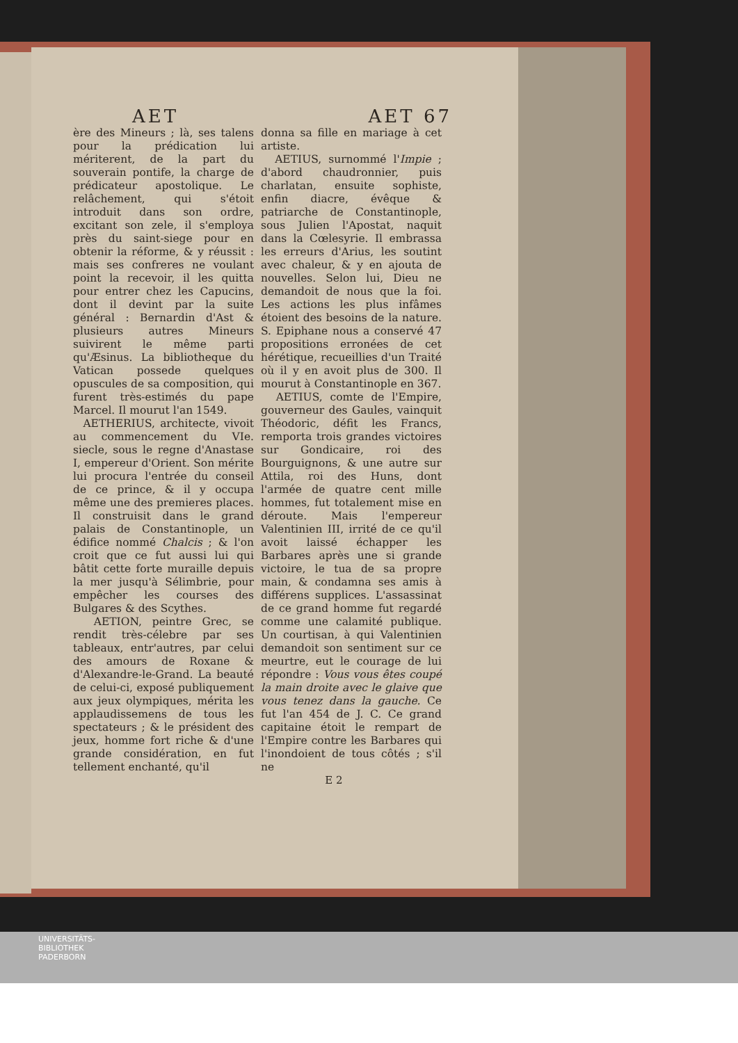AET AET 67
ère des Mineurs ; là, ses talens pour la prédication lui mériterent, de la part du souverain pontife, la charge de prédicateur apostolique. Le relâchement, qui s'étoit introduit dans son ordre, excitant son zele, il s'employa près du saint-siege pour en obtenir la réforme, & y réussit : mais ses confreres ne voulant point la recevoir, il les quitta pour entrer chez les Capucins, dont il devint par la suite général : Bernardin d'Ast & plusieurs autres Mineurs suivirent le même parti qu'Æsinus. La bibliotheque du Vatican possede quelques opuscules de sa composition, qui furent très-estimés du pape Marcel. Il mourut l'an 1549.
AETHERIUS, architecte, vivoit au commencement du VIe. siecle, sous le regne d'Anastase I, empereur d'Orient. Son mérite lui procura l'entrée du conseil de ce prince, & il y occupa même une des premieres places. Il construisit dans le grand palais de Constantinople, un édifice nommé Chalcis ; & l'on croit que ce fut aussi lui qui bâtit cette forte muraille depuis la mer jusqu'à Sélimbrie, pour empêcher les courses des Bulgares & des Scythes.
AETION, peintre Grec, se rendit très-célebre par ses tableaux, entr'autres, par celui des amours de Roxane & d'Alexandre-le-Grand. La beauté de celui-ci, exposé publiquement aux jeux olympiques, mérita les applaudissemens de tous les spectateurs ; & le président des jeux, homme fort riche & d'une grande considération, en fut tellement enchanté, qu'il
donna sa fille en mariage à cet artiste.
AETIUS, surnommé l'Impie ; d'abord chaudronnier, puis charlatan, ensuite sophiste, enfin diacre, évêque & patriarche de Constantinople, sous Julien l'Apostat, naquit dans la Cœlesyrie. Il embrassa les erreurs d'Arius, les soutint avec chaleur, & y en ajouta de nouvelles. Selon lui, Dieu ne demandoit de nous que la foi. Les actions les plus infâmes étoient des besoins de la nature. S. Epiphane nous a conservé 47 propositions erronées de cet hérétique, recueillies d'un Traité où il y en avoit plus de 300. Il mourut à Constantinople en 367.
AETIUS, comte de l'Empire, gouverneur des Gaules, vainquit Théodoric, défit les Francs, remporta trois grandes victoires sur Gondicaire, roi des Bourguignons, & une autre sur Attila, roi des Huns, dont l'armée de quatre cent mille hommes, fut totalement mise en déroute. Mais l'empereur Valentinien III, irrité de ce qu'il avoit laissé échapper les Barbares après une si grande victoire, le tua de sa propre main, & condamna ses amis à différens supplices. L'assassinat de ce grand homme fut regardé comme une calamité publique. Un courtisan, à qui Valentinien demandoit son sentiment sur ce meurtre, eut le courage de lui répondre : Vous vous êtes coupé la main droite avec le glaive que vous tenez dans la gauche. Ce fut l'an 454 de J. C. Ce grand capitaine étoit le rempart de l'Empire contre les Barbares qui l'inondoient de tous côtés ; s'il ne
E 2
UNIVERSITÄTS-
BIBLIOTHEK
PADERBORN